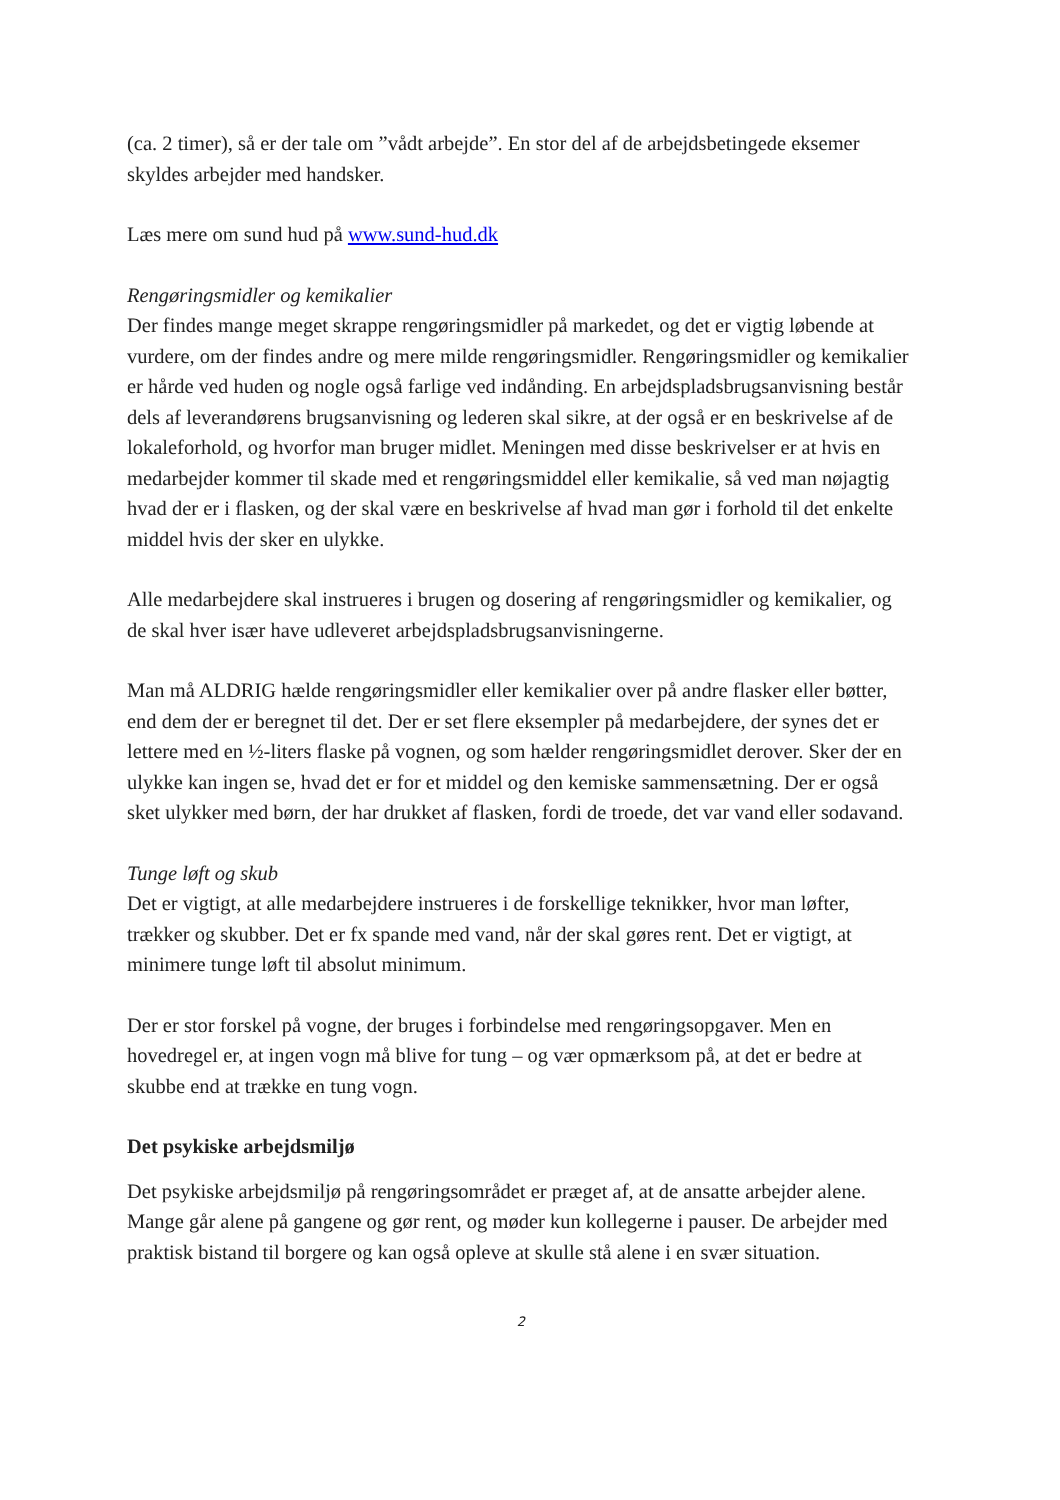(ca. 2 timer), så er der tale om ”vådt arbejde”. En stor del af de arbejdsbetingede eksemer skyldes arbejder med handsker.
Læs mere om sund hud på www.sund-hud.dk
Rengøringsmidler og kemikalier
Der findes mange meget skrappe rengøringsmidler på markedet, og det er vigtig løbende at vurdere, om der findes andre og mere milde rengøringsmidler. Rengøringsmidler og kemikalier er hårde ved huden og nogle også farlige ved indånding. En arbejdspladsbrugsanvisning består dels af leverandørens brugsanvisning og lederen skal sikre, at der også er en beskrivelse af de lokaleforhold, og hvorfor man bruger midlet. Meningen med disse beskrivelser er at hvis en medarbejder kommer til skade med et rengøringsmiddel eller kemikalie, så ved man nøjagtig hvad der er i flasken, og der skal være en beskrivelse af hvad man gør i forhold til det enkelte middel hvis der sker en ulykke.
Alle medarbejdere skal instrueres i brugen og dosering af rengøringsmidler og kemikalier, og de skal hver især have udleveret arbejdspladsbrugsanvisningerne.
Man må ALDRIG hælde rengøringsmidler eller kemikalier over på andre flasker eller bøtter, end dem der er beregnet til det. Der er set flere eksempler på medarbejdere, der synes det er lettere med en ½-liters flaske på vognen, og som hælder rengøringsmidlet derover. Sker der en ulykke kan ingen se, hvad det er for et middel og den kemiske sammensætning. Der er også sket ulykker med børn, der har drukket af flasken, fordi de troede, det var vand eller sodavand.
Tunge løft og skub
Det er vigtigt, at alle medarbejdere instrueres i de forskellige teknikker, hvor man løfter, trækker og skubber. Det er fx spande med vand, når der skal gøres rent. Det er vigtigt, at minimere tunge løft til absolut minimum.
Der er stor forskel på vogne, der bruges i forbindelse med rengøringsopgaver. Men en hovedregel er, at ingen vogn må blive for tung – og vær opmærksom på, at det er bedre at skubbe end at trække en tung vogn.
Det psykiske arbejdsmiljø
Det psykiske arbejdsmiljø på rengøringsområdet er præget af, at de ansatte arbejder alene. Mange går alene på gangene og gør rent, og møder kun kollegerne i pauser. De arbejder med praktisk bistand til borgere og kan også opleve at skulle stå alene i en svær situation.
2